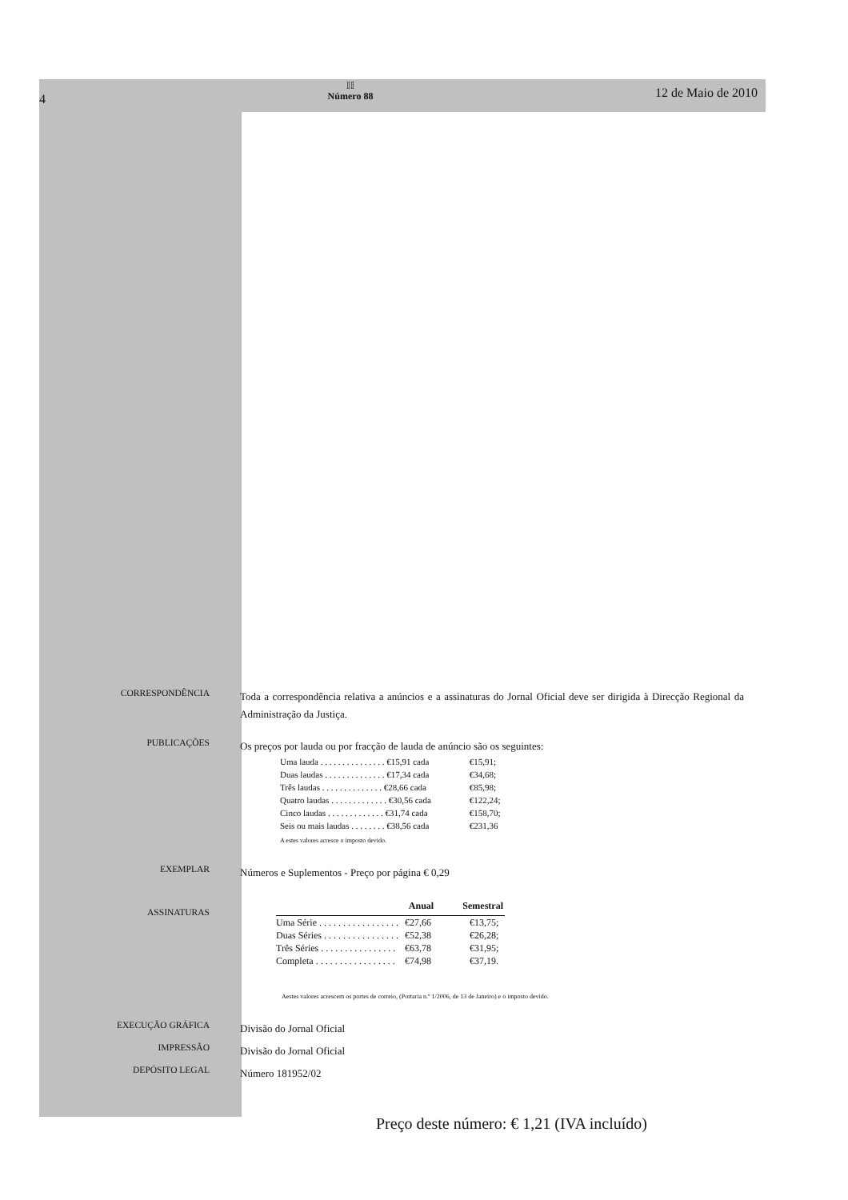4
𝕀𝕀
Número 88
12 de Maio de 2010
CORRESPONDÊNCIA
Toda a correspondência relativa a anúncios e a assinaturas do Jornal Oficial deve ser dirigida à Direcção Regional da Administração da Justiça.
PUBLICAÇÕES
Os preços por lauda ou por fracção de lauda de anúncio são os seguintes:
| Uma lauda . . . . . . . . . . . . . . . €15,91 cada | €15,91; |
| Duas laudas . . . . . . . . . . . . . . €17,34 cada | €34,68; |
| Três laudas . . . . . . . . . . . . . . €28,66 cada | €85,98; |
| Quatro laudas . . . . . . . . . . . . . €30,56 cada | €122,24; |
| Cinco laudas . . . . . . . . . . . . . €31,74 cada | €158,70; |
| Seis ou mais laudas . . . . . . . . €38,56 cada | €231,36 |
A estes valores acresce o imposto devido.
EXEMPLAR
Números e Suplementos - Preço por página € 0,29
ASSINATURAS
| | Anual | Semestral |
| --- | --- | --- |
| Uma Série . . . . . . . . . . . . . . . . . | €27,66 | €13,75; |
| Duas Séries . . . . . . . . . . . . . . . . | €52,38 | €26,28; |
| Três Séries . . . . . . . . . . . . . . . . | €63,78 | €31,95; |
| Completa . . . . . . . . . . . . . . . . . | €74,98 | €37,19. |
Aestes valores acrescem os portes de correio, (Portaria n.º 1/2006, de 13 de Janeiro) e o imposto devido.
EXECUÇÃO GRÁFICA
Divisão do Jornal Oficial
IMPRESSÃO
Divisão do Jornal Oficial
DEPÓSITO LEGAL
Número 181952/02
Preço deste número: € 1,21 (IVA incluído)